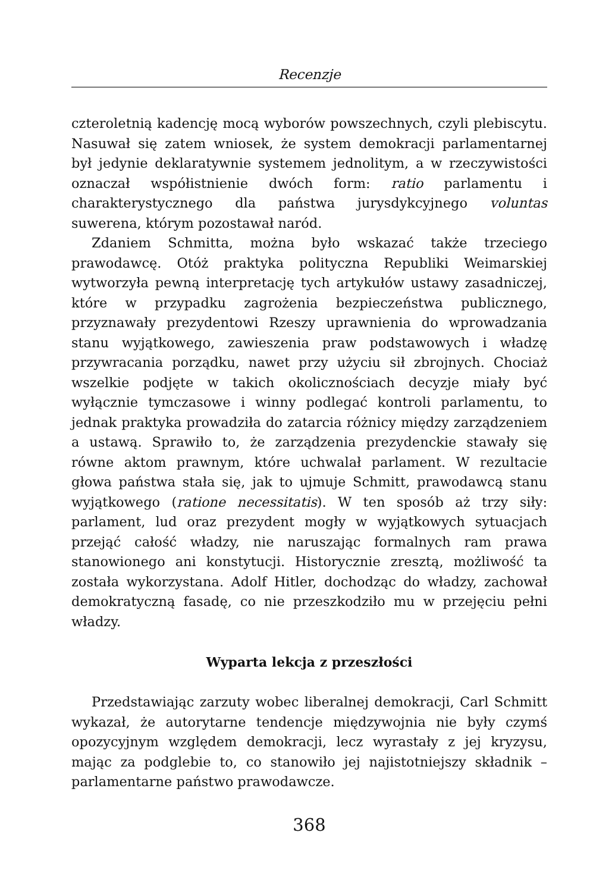Recenzje
czteroletnią kadencję mocą wyborów powszechnych, czyli plebiscytu. Nasuwał się zatem wniosek, że system demokracji parlamentarnej był jedynie deklaratywnie systemem jednolitym, a w rzeczywistości oznaczał współistnienie dwóch form: ratio parlamentu i charakterystycznego dla państwa jurysdykcyjnego voluntas suwerena, którym pozostawał naród.
Zdaniem Schmitta, można było wskazać także trzeciego prawodawcę. Otóż praktyka polityczna Republiki Weimarskiej wytworzyła pewną interpretację tych artykułów ustawy zasadniczej, które w przypadku zagrożenia bezpieczeństwa publicznego, przyznawały prezydentowi Rzeszy uprawnienia do wprowadzania stanu wyjątkowego, zawieszenia praw podstawowych i władzę przywracania porządku, nawet przy użyciu sił zbrojnych. Chociaż wszelkie podjęte w takich okolicznościach decyzje miały być wyłącznie tymczasowe i winny podlegać kontroli parlamentu, to jednak praktyka prowadziła do zatarcia różnicy między zarządzeniem a ustawą. Sprawiło to, że zarządzenia prezydenckie stawały się równe aktom prawnym, które uchwalał parlament. W rezultacie głowa państwa stała się, jak to ujmuje Schmitt, prawodawcą stanu wyjątkowego (ratione necessitatis). W ten sposób aż trzy siły: parlament, lud oraz prezydent mogły w wyjątkowych sytuacjach przejąć całość władzy, nie naruszając formalnych ram prawa stanowionego ani konstytucji. Historycznie zresztą, możliwość ta została wykorzystana. Adolf Hitler, dochodząc do władzy, zachował demokratyczną fasadę, co nie przeszkodziło mu w przejęciu pełni władzy.
Wyparta lekcja z przeszłości
Przedstawiając zarzuty wobec liberalnej demokracji, Carl Schmitt wykazał, że autorytarne tendencje międzywojnia nie były czymś opozycyjnym względem demokracji, lecz wyrastały z jej kryzysu, mając za podglebie to, co stanowiło jej najistotniejszy składnik – parlamentarne państwo prawodawcze.
368